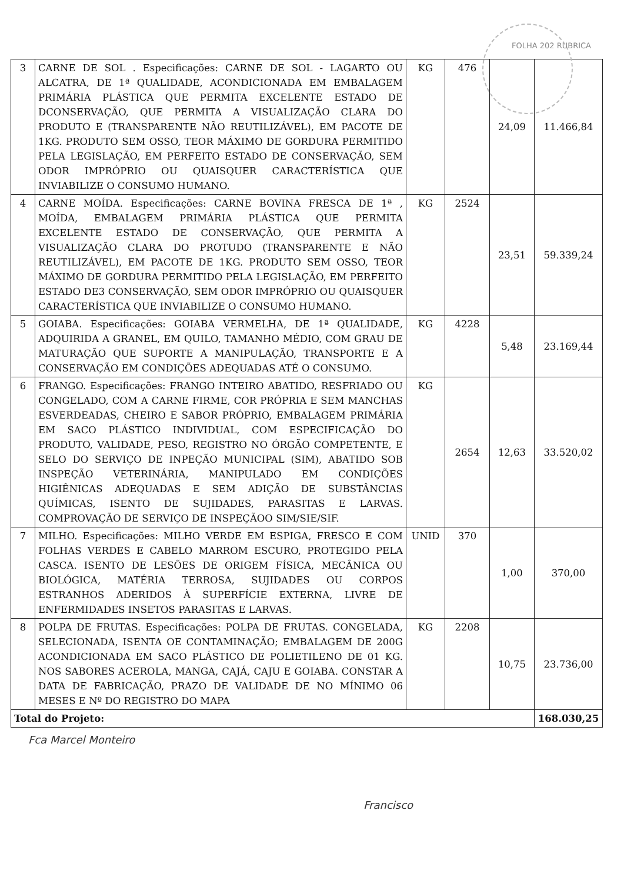FOLHA 202 RUBRICA
| 3 | CARNE DE SOL . Especificações: CARNE DE SOL - LAGARTO OU ALCATRA, DE 1ª QUALIDADE, ACONDICIONADA EM EMBALAGEM PRIMÁRIA PLÁSTICA QUE PERMITA EXCELENTE ESTADO DE DCONSERVAÇÃO, QUE PERMITA A VISUALIZAÇÃO CLARA DO PRODUTO E (TRANSPARENTE NÃO REUTILIZÁVEL), EM PACOTE DE 1KG. PRODUTO SEM OSSO, TEOR MÁXIMO DE GORDURA PERMITIDO PELA LEGISLAÇÃO, EM PERFEITO ESTADO DE CONSERVAÇÃO, SEM ODOR IMPRÓPRIO OU QUAISQUER CARACTERÍSTICA QUE INVIABILIZE O CONSUMO HUMANO. | KG | 476 | 24,09 | 11.466,84 |
| 4 | CARNE MOÍDA. Especificações: CARNE BOVINA FRESCA DE 1ª , MOÍDA, EMBALAGEM PRIMÁRIA PLÁSTICA QUE PERMITA EXCELENTE ESTADO DE CONSERVAÇÃO, QUE PERMITA A VISUALIZAÇÃO CLARA DO PROTUDO (TRANSPARENTE E NÃO REUTILIZÁVEL), EM PACOTE DE 1KG. PRODUTO SEM OSSO, TEOR MÁXIMO DE GORDURA PERMITIDO PELA LEGISLAÇÃO, EM PERFEITO ESTADO DE3 CONSERVAÇÃO, SEM ODOR IMPRÓPRIO OU QUAISQUER CARACTERÍSTICA QUE INVIABILIZE O CONSUMO HUMANO. | KG | 2524 | 23,51 | 59.339,24 |
| 5 | GOIABA. Especificações: GOIABA VERMELHA, DE 1ª QUALIDADE, ADQUIRIDA A GRANEL, EM QUILO, TAMANHO MÉDIO, COM GRAU DE MATURAÇÃO QUE SUPORTE A MANIPULAÇÃO, TRANSPORTE E A CONSERVAÇÃO EM CONDIÇÕES ADEQUADAS ATÉ O CONSUMO. | KG | 4228 | 5,48 | 23.169,44 |
| 6 | FRANGO. Especificações: FRANGO INTEIRO ABATIDO, RESFRIADO OU CONGELADO, COM A CARNE FIRME, COR PRÓPRIA E SEM MANCHAS ESVERDEADAS, CHEIRO E SABOR PRÓPRIO, EMBALAGEM PRIMÁRIA EM SACO PLÁSTICO INDIVIDUAL, COM ESPECIFICAÇÃO DO PRODUTO, VALIDADE, PESO, REGISTRO NO ÓRGÃO COMPETENTE, E SELO DO SERVIÇO DE INPEÇÃO MUNICIPAL (SIM), ABATIDO SOB INSPEÇÃO VETERINÁRIA, MANIPULADO EM CONDIÇÕES HIGIÊNICAS ADEQUADAS E SEM ADIÇÃO DE SUBSTÂNCIAS QUÍMICAS, ISENTO DE SUJIDADES, PARASITAS E LARVAS. COMPROVAÇÃO DE SERVIÇO DE INSPEÇÃOO SIM/SIE/SIF. | KG | 2654 | 12,63 | 33.520,02 |
| 7 | MILHO. Especificações: MILHO VERDE EM ESPIGA, FRESCO E COM FOLHAS VERDES E CABELO MARROM ESCURO, PROTEGIDO PELA CASCA. ISENTO DE LESÕES DE ORIGEM FÍSICA, MECÂNICA OU BIOLÓGICA, MATÉRIA TERROSA, SUJIDADES OU CORPOS ESTRANHOS ADERIDOS À SUPERFÍCIE EXTERNA, LIVRE DE ENFERMIDADES INSETOS PARASITAS E LARVAS. | UNID | 370 | 1,00 | 370,00 |
| 8 | POLPA DE FRUTAS. Especificações: POLPA DE FRUTAS. CONGELADA, SELECIONADA, ISENTA OE CONTAMINAÇÃO; EMBALAGEM DE 200G ACONDICIONADA EM SACO PLÁSTICO DE POLIETILENO DE 01 KG. NOS SABORES ACEROLA, MANGA, CAJÁ, CAJU E GOIABA. CONSTAR A DATA DE FABRICAÇÃO, PRAZO DE VALIDADE DE NO MÍNIMO 06 MESES E Nº DO REGISTRO DO MAPA | KG | 2208 | 10,75 | 23.736,00 |
| Total do Projeto: | | | | | 168.030,25 |
Fca Marcel Monteiro
Francisco